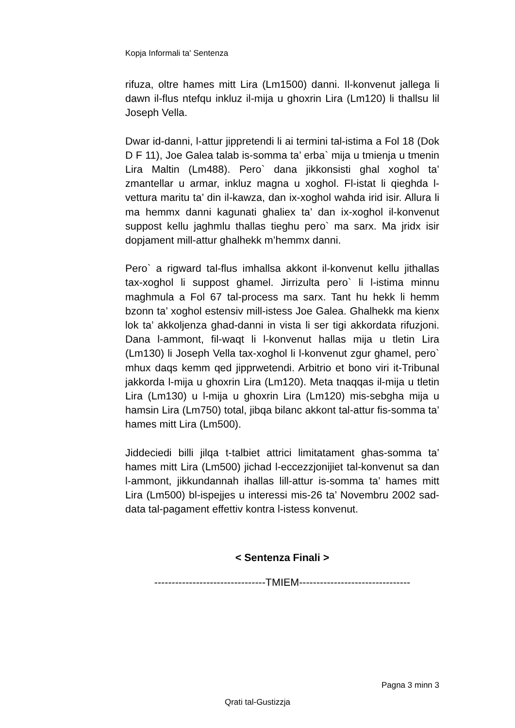Kopja Informali ta' Sentenza
rifuza, oltre hames mitt Lira (Lm1500) danni. Il-konvenut jallega li dawn il-flus ntefqu inkluz il-mija u ghoxrin Lira (Lm120) li thallsu lil Joseph Vella.
Dwar id-danni, l-attur jippretendi li ai termini tal-istima a Fol 18 (Dok D F 11), Joe Galea talab is-somma ta’ erba` mija u tmienja u tmenin Lira Maltin (Lm488). Pero` dana jikkonsisti ghal xoghol ta’ zmantellar u armar, inkluz magna u xoghol. Fl-istat li qieghda l-vettura maritu ta’ din il-kawza, dan ix-xoghol wahda irid isir. Allura li ma hemmx danni kagunati ghaliex ta’ dan ix-xoghol il-konvenut suppost kellu jaghmlu thallas tieghu pero` ma sarx. Ma jridx isir dopjament mill-attur ghalhekk m’hemmx danni.
Pero` a rigward tal-flus imhallsa akkont il-konvenut kellu jithallas tax-xoghol li suppost ghamel. Jirrizulta pero` li l-istima minnu maghmula a Fol 67 tal-process ma sarx. Tant hu hekk li hemm bzonn ta’ xoghol estensiv mill-istess Joe Galea. Ghalhekk ma kienx lok ta’ akkoljenza ghad-danni in vista li ser tigi akkordata rifuzjoni. Dana l-ammont, fil-waqt li l-konvenut hallas mija u tletin Lira (Lm130) li Joseph Vella tax-xoghol li l-konvenut zgur ghamel, pero` mhux daqs kemm qed jipprwetendi. Arbitrio et bono viri it-Tribunal jakkorda l-mija u ghoxrin Lira (Lm120). Meta tnaqqas il-mija u tletin Lira (Lm130) u l-mija u ghoxrin Lira (Lm120) mis-sebgha mija u hamsin Lira (Lm750) total, jibqa bilanc akkont tal-attur fis-somma ta’ hames mitt Lira (Lm500).
Jiddeciedi billi jilqa t-talbiet attrici limitatament ghas-somma ta’ hames mitt Lira (Lm500) jichad l-eccezzjonijiet tal-konvenut sa dan l-ammont, jikkundannah ihallas lill-attur is-somma ta’ hames mitt Lira (Lm500) bl-ispejjes u interessi mis-26 ta’ Novembru 2002 sad-data tal-pagament effettiv kontra l-istess konvenut.
< Sentenza Finali >
--------------------------------TMIEM--------------------------------
Pagna 3 minn 3
Qrati tal-Gustizzja